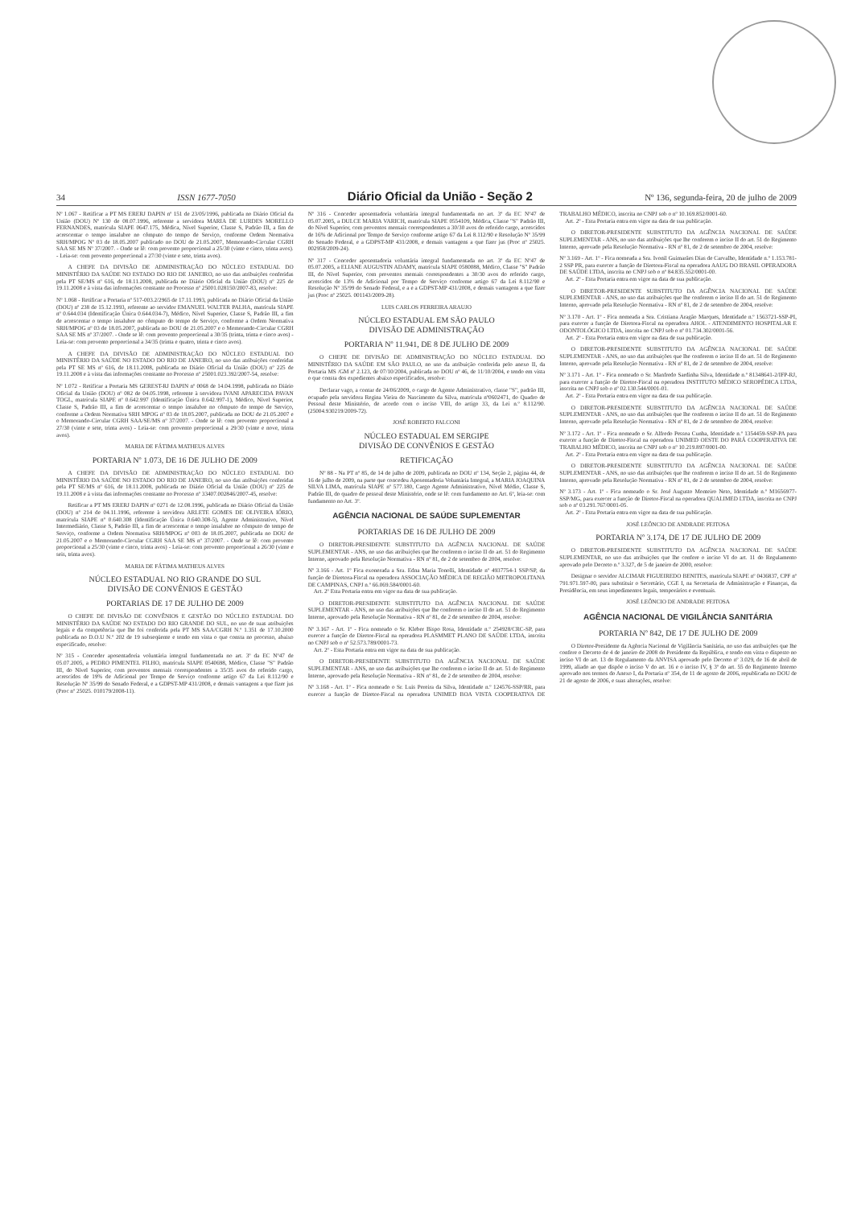34 ISSN 1677-7050 Diário Oficial da União - Seção 2 Nº 136, segunda-feira, 20 de julho de 2009
Nº 1.067 - Retificar a PT MS ERERJ DAPIN nº 151 de 23/05/1996, publicada no Diário Oficial da União (DOU) Nº 130 de 08.07.1996, referente a servidora MARIA DE LURDES MORELLO FERNANDES, matrícula SIAPE 0647.175, Médica, Nível Superior, Classe S, Padrão III, a fim de acrescentar o tempo insalubre no cômputo do tempo de Serviço, conforme Ordem Normativa SRH/MPOG Nº 03 de 18.05.2007 publicado no DOU de 21.05.2007, Memorando-Circular CGRH SAA SE MS Nº 37/2007. - Onde se lê: com provento proporcional a 25/30 (vinte e cinco, trinta avos). - Leia-se: com provento proporcional a 27/30 (vinte e sete, trinta avos).
A CHEFE DA DIVISÃO DE ADMINISTRAÇÃO DO NÚCLEO ESTADUAL DO MINISTÉRIO DA SAÚDE NO ESTADO DO RIO DE JANEIRO, no uso das atribuições conferidas pela PT SE/MS nº 616, de 18.11.2008, publicada no Diário Oficial da União (DOU) nº 225 de 19.11.2008 e à vista das informações constante no Processo nº 25001.028150/2007-83, resolve:
Nº 1.068 - Retificar a Portaria nº 517-003.2/2965 de 17.11.1993, publicada no Diário Oficial da União (DOU) nº 238 de 15.12.1993, referente ao servidor EMANUEL WALTER PALHA, matrícula SIAPE nº 0.644.034 (Identificação Única 0.644.034-7), Médico, Nível Superior, Classe S, Padrão III, a fim de acrescentar o tempo insalubre no cômputo do tempo de Serviço, conforme a Ordem Normativa SRH/MPOG nº 03 de 18.05.2007, publicada no DOU de 21.05.2007 e o Memorando-Circular CGRH SAA SE MS nº 37/2007. - Onde se lê: com provento proporcional a 30/35 (trinta, trinta e cinco avos) - Leia-se: com provento proporcional a 34/35 (trinta e quatro, trinta e cinco avos).
A CHEFE DA DIVISÃO DE ADMINISTRAÇÃO DO NÚCLEO ESTADUAL DO MINISTÉRIO DA SAÚDE NO ESTADO DO RIO DE JANEIRO, no uso das atribuições conferidas pela PT SE MS nº 616, de 18.11.2008, publicada no Diário Oficial da União (DOU) nº 225 de 19.11.2008 e à vista das informações constante no Processo nº 25001.023.392/2007-54, resolve:
Nº 1.072 - Retificar a Portaria MS GEREST-RJ DAPIN nº 0068 de 14.04.1998, publicada no Diário Oficial da União (DOU) nº 082 de 04.05.1998, referente à servidora IVANI APARECIDA PAVAN TOGL, matrícula SIAPE nº 0.642.997 (Identificação Única 0.642.997-1), Médico, Nível Superior, Classe S, Padrão III, a fim de acrescentar o tempo insalubre no cômputo do tempo de Serviço, conforme a Ordem Normativa SRH MPOG nº 03 de 18.05.2007, publicada no DOU de 21.05.2007 e o Memorando-Circular CGRH SAA/SE/MS nº 37/2007. - Onde se lê: com provento proporcional a 27/30 (vinte e sete, trinta avos) - Leia-se: com provento proporcional a 29/30 (vinte e nove, trinta avos).
MARIA DE FÁTIMA MATHEUS ALVES
PORTARIA Nº 1.073, DE 16 DE JULHO DE 2009
A CHEFE DA DIVISÃO DE ADMINISTRAÇÃO DO NÚCLEO ESTADUAL DO MINISTÉRIO DA SAÚDE NO ESTADO DO RIO DE JANEIRO, no uso das atribuições conferidas pela PT SE/MS nº 616, de 18.11.2008, publicada no Diário Oficial da União (DOU) nº 225 de 19.11.2008 e à vista das informações constante no Processo nº 33407.002846/2007-45, resolve:
Retificar a PT MS ERERJ DAPIN nº 0271 de 12.08.1996, publicada no Diário Oficial da União (DOU) nº 214 de 04.11.1996, referente à servidora ARLETE GOMES DE OLIVEIRA IÓRIO, matrícula SIAPE nº 0.640.308 (Identificação Única 0.640.308-5), Agente Administrativo, Nível Intermediário, Classe S, Padrão III, a fim de acrescentar o tempo insalubre no cômputo do tempo de Serviço, conforme a Ordem Normativa SRH/MPOG nº 003 de 18.05.2007, publicada no DOU de 21.05.2007 e o Memorando-Circular CGRH SAA SE MS nº 37/2007. - Onde se lê: com provento proporcional a 25/30 (vinte e cinco, trinta avos) - Leia-se: com provento proporcional a 26/30 (vinte e seis, trinta avos).
MARIA DE FÁTIMA MATHEUS ALVES
NÚCLEO ESTADUAL NO RIO GRANDE DO SUL
DIVISÃO DE CONVÊNIOS E GESTÃO
PORTARIAS DE 17 DE JULHO DE 2009
O CHEFE DE DIVISÃO DE CONVÊNIOS E GESTÃO DO NÚCLEO ESTADUAL DO MINISTÉRIO DA SAÚDE NO ESTADO DO RIO GRANDE DO SUL, no uso de suas atribuições legais e da competência que lhe foi conferida pela PT MS SAA/CGRH N.º 1.351 de 17.10.2000 publicada no D.O.U N.º 202 de 19 subseqüente e tendo em vista o que consta no processo, abaixo especificado, resolve:
Nº 315 - Conceder aposentadoria voluntária integral fundamentada no art. 3º da EC Nº47 de 05.07.2005, a PEDRO PIMENTEL FILHO, matrícula SIAPE 0540698, Médico, Classe "S" Padrão III, do Nível Superior, com proventos mensais correspondentes a 35/35 avos do referido cargo, acrescidos de 19% de Adicional por Tempo de Serviço conforme artigo 67 da Lei 8.112/90 e Resolução Nº 35/99 do Senado Federal, e a GDPST-MP 431/2008, e demais vantagens a que fizer jus (Proc nº 25025. 010179/2008-11).
Nº 316 - Conceder aposentadoria voluntária integral fundamentada no art. 3º da EC Nº47 de 05.07.2005, a DULCE MARIA VARICH, matrícula SIAPE 0554109, Médica, Classe "S" Padrão III, do Nível Superior, com proventos mensais correspondentes a 30/30 avos do referido cargo, acrescidos de 16% de Adicional por Tempo de Serviço conforme artigo 67 da Lei 8.112/90 e Resolução Nº 35/99 do Senado Federal, e a GDPST-MP 431/2008, e demais vantagens a que fizer jus (Proc nº 25025. 002958/2009-24).
Nº 317 - Conceder aposentadoria voluntária integral fundamentada no art. 3º da EC Nº47 de 05.07.2005, a ELIANE AUGUSTIN ADAMY, matrícula SIAPE 0580088, Médico, Classe "S" Padrão III, do Nível Superior, com proventos mensais correspondentes a 30/30 avos do referido cargo, acrescidos de 13% de Adicional por Tempo de Serviço conforme artigo 67 da Lei 8.112/90 e Resolução Nº 35/99 do Senado Federal, e a e a GDPST-MP 431/2008, e demais vantagens a que fizer jus (Proc nº 25025. 001143/2009-28).
LUIS CARLOS FERREIRA ARAUJO
NÚCLEO ESTADUAL EM SÃO PAULO
DIVISÃO DE ADMINISTRAÇÃO
PORTARIA Nº 11.941, DE 8 DE JULHO DE 2009
O CHEFE DE DIVISÃO DE ADMINISTRAÇÃO DO NÚCLEO ESTADUAL DO MINISTÉRIO DA SAÚDE EM SÃO PAULO, no uso da atribuição conferida pelo anexo II, da Portaria MS /GM nº 2.123, de 07/10/2004, publicada no DOU nº 46, de 11/10/2004, e tendo em vista o que consta dos expedientes abaixo especificados, resolve:
Declarar vago, a contar de 24/06/2009, o cargo de Agente Administrativo, classe "S", padrão III, ocupado pela servidora Regina Vieira do Nascimento da Silva, matrícula nº0602471, do Quadro de Pessoal deste Ministério, de acordo com o inciso VIII, do artigo 33, da Lei n.º 8.112/90.(25004.930219/2009-72).
JOSÉ ROBERTO FALCONI
NÚCLEO ESTADUAL EM SERGIPE
DIVISÃO DE CONVÊNIOS E GESTÃO
RETIFICAÇÃO
Nº 88 - Na PT nº 85, de 14 de julho de 2009, publicada no DOU nº 134, Seção 2, página 44, de 16 de julho de 2009, na parte que concedeu Aposentadoria Voluntária Integral, a MARIA JOAQUINA SILVA LIMA, matrícula SIAPE nº 577.180, Cargo Agente Administrativo, Nível Médio, Classe S, Padrão III, do quadro de pessoal deste Ministério, onde se lê: com fundamento no Art. 6º, leia-se: com fundamento no Art. 3º.
AGÊNCIA NACIONAL DE SAÚDE SUPLEMENTAR
PORTARIAS DE 16 DE JULHO DE 2009
O DIRETOR-PRESIDENTE SUBSTITUTO DA AGÊNCIA NACIONAL DE SAÚDE SUPLEMENTAR - ANS, no uso das atribuições que lhe conferem o inciso II do art. 51 do Regimento Interno, aprovado pela Resolução Normativa - RN nº 81, de 2 de setembro de 2004, resolve:
Nº 3.166 - Art. 1º Fica exonerada a Sra. Edna Maria Tonolli, Identidade nº 4937754-1 SSP/SP, da função de Diretora-Fiscal na operadora ASSOCIAÇÃO MÉDICA DE REGIÃO METROPOLITANA DE CAMPINAS, CNPJ n.º 66.069.584/0001-60.
 Art. 2º Esta Portaria entra em vigor na data de sua publicação.
O DIRETOR-PRESIDENTE SUBSTITUTO DA AGÊNCIA NACIONAL DE SAÚDE SUPLEMENTAR - ANS, no uso das atribuições que lhe conferem o inciso II do art. 51 do Regimento Interno, aprovado pela Resolução Normativa - RN nº 81, de 2 de setembro de 2004, resolve:
Nº 3.167 - Art. 1º - Fica nomeado o Sr. Kleber Bispo Rosa, Identidade n.º 254928/CRC-SP, para exercer a função de Diretor-Fiscal na operadora PLASMMET PLANO DE SAÚDE LTDA, inscrita no CNPJ sob o nº 52.573.789/0001-73.
 Art. 2º - Esta Portaria entra em vigor na data de sua publicação.
O DIRETOR-PRESIDENTE SUBSTITUTO DA AGÊNCIA NACIONAL DE SAÚDE SUPLEMENTAR - ANS, no uso das atribuições que lhe conferem o inciso II do art. 51 do Regimento Interno, aprovado pela Resolução Normativa - RN nº 81, de 2 de setembro de 2004, resolve:
Nº 3.168 - Art. 1º - Fica nomeado o Sr. Luis Pereira da Silva, Identidade n.º 124576-SSP/RR, para exercer a função de Diretor-Fiscal na operadora UNIMED BOA VISTA COOPERATIVA DE TRABALHO MÉDICO, inscrita no CNPJ sob o nº 10.169.852/0001-60.
 Art. 2º - Esta Portaria entra em vigor na data de sua publicação.
O DIRETOR-PRESIDENTE SUBSTITUTO DA AGÊNCIA NACIONAL DE SAÚDE SUPLEMENTAR - ANS, no uso das atribuições que lhe conferem o inciso II do art. 51 do Regimento Interno, aprovado pela Resolução Normativa - RN nº 81, de 2 de setembro de 2004, resolve:
Nº 3.169 - Art. 1º - Fica nomeada a Sra. Ivonil Guimarães Dias de Carvalho, Identidade n.º 1.153.781-2 SSP PR, para exercer a função de Diretora-Fiscal na operadora AAUG DO BRASIL OPERADORA DE SAÚDE LTDA, inscrita no CNPJ sob o nº 84.835.552/0001-00.
 Art. 2º - Esta Portaria entra em vigor na data de sua publicação.
O DIRETOR-PRESIDENTE SUBSTITUTO DA AGÊNCIA NACIONAL DE SAÚDE SUPLEMENTAR - ANS, no uso das atribuições que lhe conferem o inciso II do art. 51 do Regimento Interno, aprovado pela Resolução Normativa - RN nº 81, de 2 de setembro de 2004, resolve:
Nº 3.170 - Art. 1º - Fica nomeada a Sra. Cristiana Aragão Marques, Identidade n.º 1563721-SSP-PI, para exercer a função de Diretora-Fiscal na operadora AHOL - ATENDIMENTO HOSPITALAR E ODONTOLÓGICO LTDA, inscrita no CNPJ sob o nº 01.734.302/0001-56.
 Art. 2º - Esta Portaria entra em vigor na data de sua publicação.
O DIRETOR-PRESIDENTE SUBSTITUTO DA AGÊNCIA NACIONAL DE SAÚDE SUPLEMENTAR - ANS, no uso das atribuições que lhe conferem o inciso II do art. 51 do Regimento Interno, aprovado pela Resolução Normativa - RN nº 81, de 2 de setembro de 2004, resolve:
Nº 3.171 - Art. 1º - Fica nomeado o Sr. Manfredo Sardinha Silva, Identidade n.º 81348641-2/IFP-RJ, para exercer a função de Diretor-Fiscal na operadora INSTITUTO MÉDICO SEROPÉDICA LTDA, inscrita no CNPJ sob o nº 02.130.544/0001-01.
 Art. 2º - Esta Portaria entra em vigor na data de sua publicação.
O DIRETOR-PRESIDENTE SUBSTITUTO DA AGÊNCIA NACIONAL DE SAÚDE SUPLEMENTAR - ANS, no uso das atribuições que lhe conferem o inciso II do art. 51 do Regimento Interno, aprovado pela Resolução Normativa - RN nº 81, de 2 de setembro de 2004, resolve:
Nº 3.172 - Art. 1º - Fica nomeado o Sr. Alfredo Pessoa Cunha, Identidade n.º 1354459-SSP-PA para exercer a função de Diretor-Fiscal na operadora UNIMED OESTE DO PARÁ COOPERATIVA DE TRABALHO MÉDICO, inscrita no CNPJ sob o nº 10.219.897/0001-00.
 Art. 2º - Esta Portaria entra em vigor na data de sua publicação.
O DIRETOR-PRESIDENTE SUBSTITUTO DA AGÊNCIA NACIONAL DE SAÚDE SUPLEMENTAR - ANS, no uso das atribuições que lhe conferem o inciso II do art. 51 do Regimento Interno, aprovado pela Resolução Normativa - RN nº 81, de 2 de setembro de 2004, resolve:
Nº 3.173 - Art. 1º - Fica nomeado o Sr. José Augusto Monteiro Neto, Identidade n.º M1656977-SSP/MG, para exercer a função de Diretor-Fiscal na operadora QUALIMED LTDA, inscrita no CNPJ sob o nº 03.291.767/0001-05.
 Art. 2º - Esta Portaria entra em vigor na data de sua publicação.
JOSÉ LEÔNCIO DE ANDRADE FEITOSA
PORTARIA Nº 3.174, DE 17 DE JULHO DE 2009
O DIRETOR-PRESIDENTE SUBSTITUTO DA AGÊNCIA NACIONAL DE SAÚDE SUPLEMENTAR, no uso das atribuições que lhe confere o inciso VI do art. 11 do Regulamento aprovado pelo Decreto n.º 3.327, de 5 de janeiro de 2000, resolve:
Designar o servidor ALCIMAR FIGUEIREDO BENITES, matrícula SIAPE nº 0436837, CPF nº 791.971.597-00, para substituir o Secretário, CGE I, na Secretaria de Administração e Finanças, da Presidência, em seus impedimentos legais, temporários e eventuais.
JOSÉ LEÔNCIO DE ANDRADE FEITOSA
AGÊNCIA NACIONAL DE VIGILÂNCIA SANITÁRIA
PORTARIA Nº 842, DE 17 DE JULHO DE 2009
O Diretor-Presidente da Agência Nacional de Vigilância Sanitária, no uso das atribuições que lhe confere o Decreto de 4 de janeiro de 2008 do Presidente da República, e tendo em vista o disposto no inciso VI do art. 13 do Regulamento da ANVISA aprovado pelo Decreto nº 3.029, de 16 de abril de 1999, aliado ao que dispõe o inciso V do art. 16 e o inciso IV, § 3º do art. 55 do Regimento Interno aprovado nos termos do Anexo I, da Portaria nº 354, de 11 de agosto de 2006, republicada no DOU de 21 de agosto de 2006, e suas alterações, resolve: